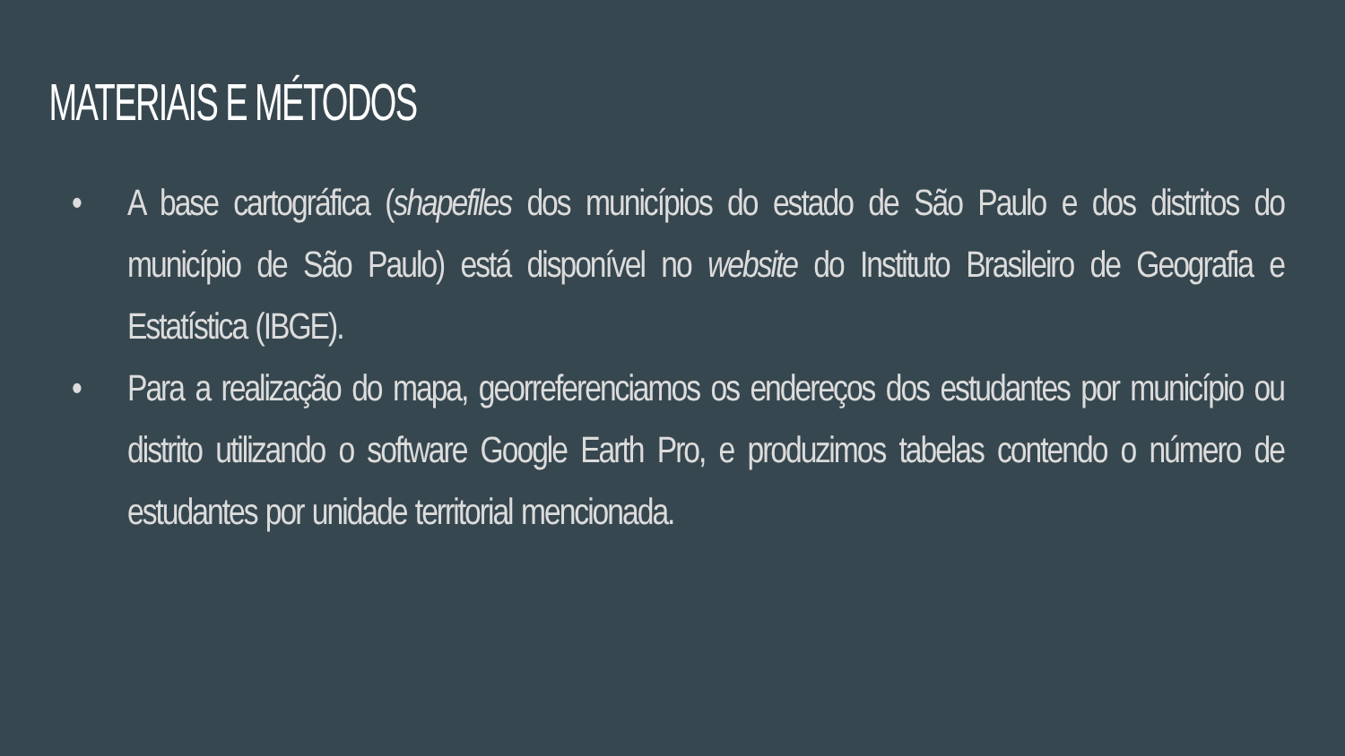MATERIAIS E MÉTODOS
• A base cartográfica (shapefiles dos municípios do estado de São Paulo e dos distritos do município de São Paulo) está disponível no website do Instituto Brasileiro de Geografia e Estatística (IBGE).
• Para a realização do mapa, georreferenciamos os endereços dos estudantes por município ou distrito utilizando o software Google Earth Pro, e produzimos tabelas contendo o número de estudantes por unidade territorial mencionada.